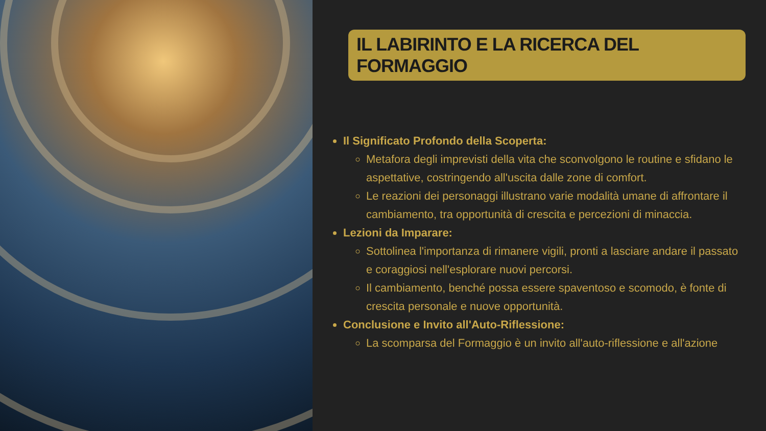IL LABIRINTO E LA RICERCA DEL FORMAGGIO
Il Significato Profondo della Scoperta:
Metafora degli imprevisti della vita che sconvolgono le routine e sfidano le aspettative, costringendo all'uscita dalle zone di comfort.
Le reazioni dei personaggi illustrano varie modalità umane di affrontare il cambiamento, tra opportunità di crescita e percezioni di minaccia.
Lezioni da Imparare:
Sottolinea l'importanza di rimanere vigili, pronti a lasciare andare il passato e coraggiosi nell'esplorare nuovi percorsi.
Il cambiamento, benché possa essere spaventoso e scomodo, è fonte di crescita personale e nuove opportunità.
Conclusione e Invito all'Auto-Riflessione:
La scomparsa del Formaggio è un invito all'auto-riflessione e all'azione